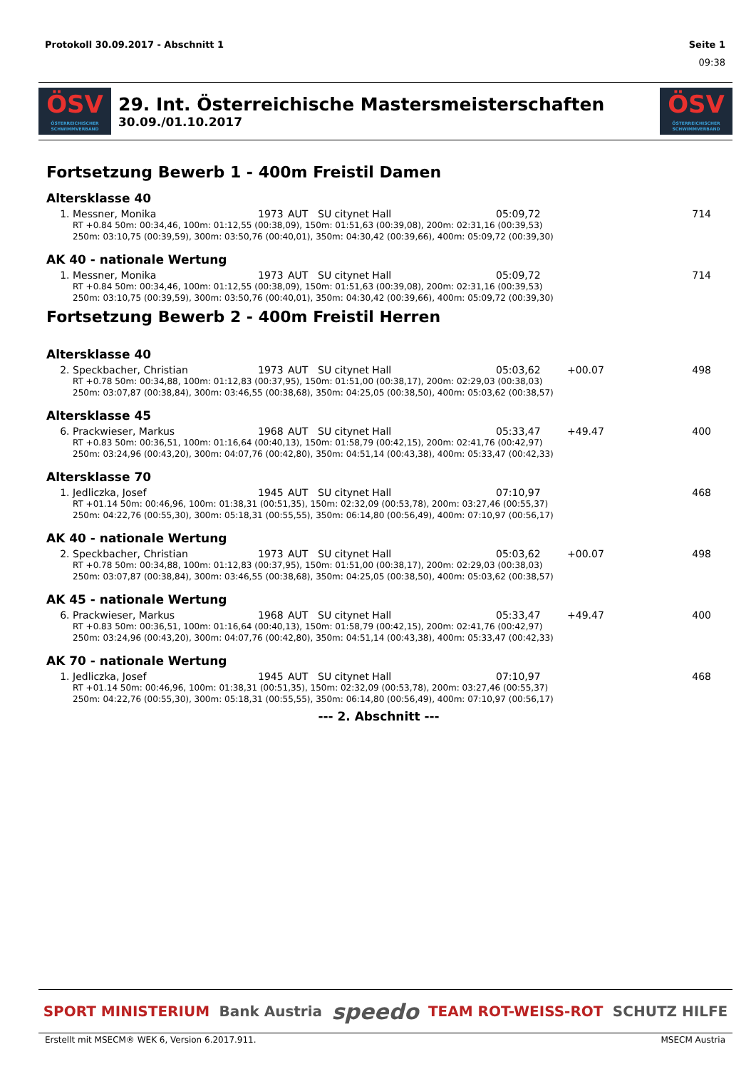Protokoll 30.09.2017 - Abschnitt 1 Seite 1
09:38
ÖSV
ÖSTERREICHISCHER SCHWIMMVERBAND
29. Int. Österreichische Mastersmeisterschaften
30.09./01.10.2017
ÖSV
ÖSTERREICHISCHER SCHWIMMVERBAND
Fortsetzung Bewerb 1 - 400m Freistil Damen
Altersklasse 40
| 1. | Messner, Monika | 1973 | AUT | SU citynet Hall | 05:09,72 | | 714 |
| RT +0.84 50m: 00:34,46, 100m: 01:12,55 (00:38,09), 150m: 01:51,63 (00:39,08), 200m: 02:31,16 (00:39,53) 250m: 03:10,75 (00:39,59), 300m: 03:50,76 (00:40,01), 350m: 04:30,42 (00:39,66), 400m: 05:09,72 (00:39,30) | | | | | | | |
AK 40 - nationale Wertung
| 1. | Messner, Monika | 1973 | AUT | SU citynet Hall | 05:09,72 | | 714 |
| RT +0.84 50m: 00:34,46, 100m: 01:12,55 (00:38,09), 150m: 01:51,63 (00:39,08), 200m: 02:31,16 (00:39,53) 250m: 03:10,75 (00:39,59), 300m: 03:50,76 (00:40,01), 350m: 04:30,42 (00:39,66), 400m: 05:09,72 (00:39,30) | | | | | | | |
Fortsetzung Bewerb 2 - 400m Freistil Herren
Altersklasse 40
| 2. | Speckbacher, Christian | 1973 | AUT | SU citynet Hall | 05:03,62 | +00.07 | 498 |
| RT +0.78 50m: 00:34,88, 100m: 01:12,83 (00:37,95), 150m: 01:51,00 (00:38,17), 200m: 02:29,03 (00:38,03) 250m: 03:07,87 (00:38,84), 300m: 03:46,55 (00:38,68), 350m: 04:25,05 (00:38,50), 400m: 05:03,62 (00:38,57) | | | | | | | |
Altersklasse 45
| 6. | Prackwieser, Markus | 1968 | AUT | SU citynet Hall | 05:33,47 | +49.47 | 400 |
| RT +0.83 50m: 00:36,51, 100m: 01:16,64 (00:40,13), 150m: 01:58,79 (00:42,15), 200m: 02:41,76 (00:42,97) 250m: 03:24,96 (00:43,20), 300m: 04:07,76 (00:42,80), 350m: 04:51,14 (00:43,38), 400m: 05:33,47 (00:42,33) | | | | | | | |
Altersklasse 70
| 1. | Jedliczka, Josef | 1945 | AUT | SU citynet Hall | 07:10,97 | | 468 |
| RT +01.14 50m: 00:46,96, 100m: 01:38,31 (00:51,35), 150m: 02:32,09 (00:53,78), 200m: 03:27,46 (00:55,37) 250m: 04:22,76 (00:55,30), 300m: 05:18,31 (00:55,55), 350m: 06:14,80 (00:56,49), 400m: 07:10,97 (00:56,17) | | | | | | | |
AK 40 - nationale Wertung
| 2. | Speckbacher, Christian | 1973 | AUT | SU citynet Hall | 05:03,62 | +00.07 | 498 |
| RT +0.78 50m: 00:34,88, 100m: 01:12,83 (00:37,95), 150m: 01:51,00 (00:38,17), 200m: 02:29,03 (00:38,03) 250m: 03:07,87 (00:38,84), 300m: 03:46,55 (00:38,68), 350m: 04:25,05 (00:38,50), 400m: 05:03,62 (00:38,57) | | | | | | | |
AK 45 - nationale Wertung
| 6. | Prackwieser, Markus | 1968 | AUT | SU citynet Hall | 05:33,47 | +49.47 | 400 |
| RT +0.83 50m: 00:36,51, 100m: 01:16,64 (00:40,13), 150m: 01:58,79 (00:42,15), 200m: 02:41,76 (00:42,97) 250m: 03:24,96 (00:43,20), 300m: 04:07,76 (00:42,80), 350m: 04:51,14 (00:43,38), 400m: 05:33,47 (00:42,33) | | | | | | | |
AK 70 - nationale Wertung
| 1. | Jedliczka, Josef | 1945 | AUT | SU citynet Hall | 07:10,97 | | 468 |
| RT +01.14 50m: 00:46,96, 100m: 01:38,31 (00:51,35), 150m: 02:32,09 (00:53,78), 200m: 03:27,46 (00:55,37) 250m: 04:22,76 (00:55,30), 300m: 05:18,31 (00:55,55), 350m: 06:14,80 (00:56,49), 400m: 07:10,97 (00:56,17) | | | | | | | |
--- 2. Abschnitt ---
SPORT MINISTERIUM Bank Austria speedo TEAM ROT-WEISS-ROT SCHUTZ HILFE
Erstellt mit MSECM® WEK 6, Version 6.2017.911. MSECM Austria